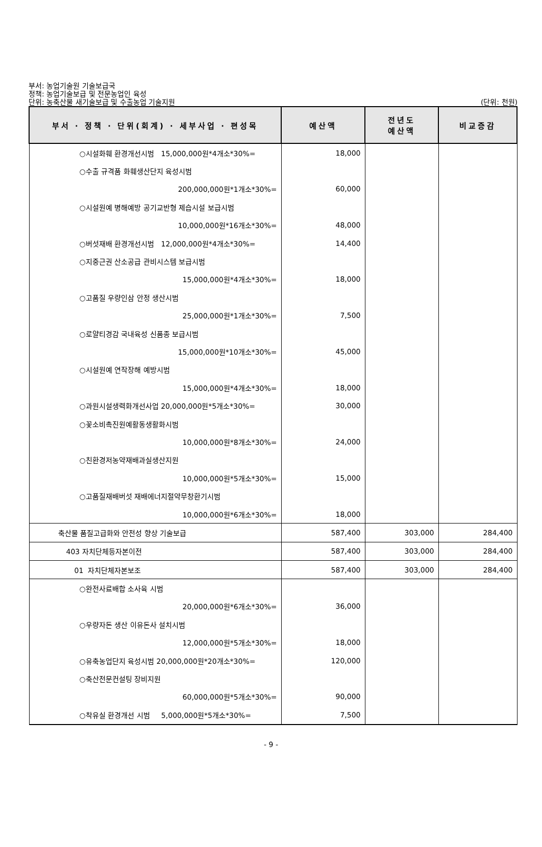부서: 농업기술원 기술보급국
정책: 농업기술보급 및 전문농업인 육성
(단위: 천원) 단위: 농축산물 새기술보급 및 수출농업 기술지원
| 부서 · 정책 · 단위(회계) · 세부사업 · 편성목 | 예산액 | 전년도 예산액 | 비교증감 |
| --- | --- | --- | --- |
| ○시설화훼 환경개선시범 15,000,000원*4개소*30%= | 18,000 | | |
| ○수출 규격품 화훼생산단지 육성시범 | | | |
| 200,000,000원*1개소*30%= | 60,000 | | |
| ○시설원예 병해예방 공기교반형 제습시설 보급시범 | | | |
| 10,000,000원*16개소*30%= | 48,000 | | |
| ○버섯재배 환경개선시범 12,000,000원*4개소*30%= | 14,400 | | |
| ○지중근권 산소공급 관비시스템 보급시범 | | | |
| 15,000,000원*4개소*30%= | 18,000 | | |
| ○고품질 우량인삼 안정 생산시범 | | | |
| 25,000,000원*1개소*30%= | 7,500 | | |
| ○로얄티경감 국내육성 신품종 보급시범 | | | |
| 15,000,000원*10개소*30%= | 45,000 | | |
| ○시설원예 연작장해 예방시범 | | | |
| 15,000,000원*4개소*30%= | 18,000 | | |
| ○과원시설생력화개선사업 20,000,000원*5개소*30%= | 30,000 | | |
| ○꽃소비촉진원예활동생활화시범 | | | |
| 10,000,000원*8개소*30%= | 24,000 | | |
| ○친환경저농약재배과실생산지원 | | | |
| 10,000,000원*5개소*30%= | 15,000 | | |
| ○고품질재배버섯 재배에너지절약무창환기시범 | | | |
| 10,000,000원*6개소*30%= | 18,000 | | |
| 축산물 품질고급화와 안전성 향상 기술보급 | 587,400 | 303,000 | 284,400 |
| 403 자치단체등자본이전 | 587,400 | 303,000 | 284,400 |
| 01 자치단체자본보조 | 587,400 | 303,000 | 284,400 |
| ○완전사료배합 소사육 시범 | | | |
| 20,000,000원*6개소*30%= | 36,000 | | |
| ○우량자돈 생산 이유돈사 설치시범 | | | |
| 12,000,000원*5개소*30%= | 18,000 | | |
| ○유축농업단지 육성시범 20,000,000원*20개소*30%= | 120,000 | | |
| ○축산전문컨설팅 장비지원 | | | |
| 60,000,000원*5개소*30%= | 90,000 | | |
| ○착유실 환경개선 시범 5,000,000원*5개소*30%= | 7,500 | | |
- 9 -